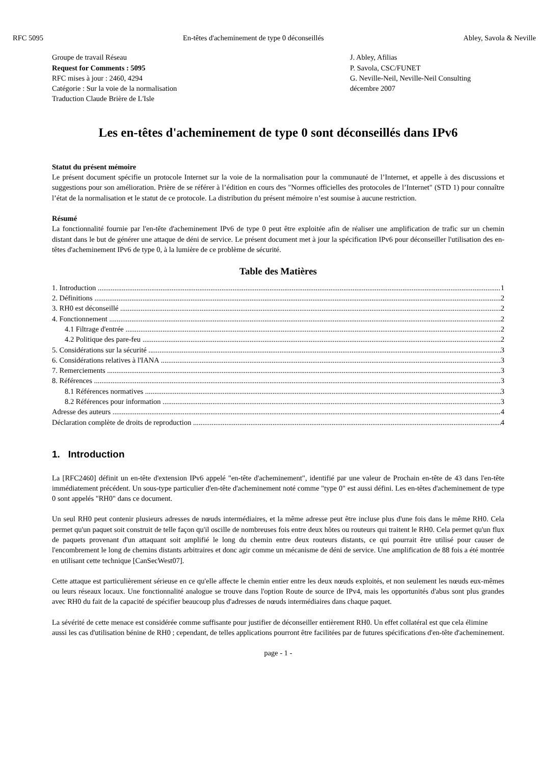RFC 5095 En-têtes d'acheminement de type 0 déconseillés Abley, Savola & Neville
Groupe de travail Réseau
Request for Comments : 5095
RFC mises à jour : 2460, 4294
Catégorie : Sur la voie de la normalisation
Traduction Claude Brière de L'Isle
J. Abley, Afilias
P. Savola, CSC/FUNET
G. Neville-Neil, Neville-Neil Consulting
décembre 2007
Les en-têtes d'acheminement de type 0 sont déconseillés dans IPv6
Statut du présent mémoire
Le présent document spécifie un protocole Internet sur la voie de la normalisation pour la communauté de l’Internet, et appelle à des discussions et suggestions pour son amélioration. Prière de se référer à l’édition en cours des "Normes officielles des protocoles de l’Internet" (STD 1) pour connaître l’état de la normalisation et le statut de ce protocole. La distribution du présent mémoire n’est soumise à aucune restriction.
Résumé
La fonctionnalité fournie par l'en-tête d'acheminement IPv6 de type 0 peut être exploitée afin de réaliser une amplification de trafic sur un chemin distant dans le but de générer une attaque de déni de service. Le présent document met à jour la spécification IPv6 pour déconseiller l'utilisation des en-têtes d'acheminement IPv6 de type 0, à la lumière de ce problème de sécurité.
Table des Matières
1. Introduction 1
2. Définitions 2
3. RH0 est déconseillé 2
4. Fonctionnement 2
4.1 Filtrage d'entrée 2
4.2 Politique des pare-feu 2
5. Considérations sur la sécurité 3
6. Considérations relatives à l'IANA 3
7. Remerciements 3
8. Références 3
8.1 Références normatives 3
8.2 Références pour information 3
Adresse des auteurs 4
Déclaration complète de droits de reproduction 4
1. Introduction
La [RFC2460] définit un en-tête d'extension IPv6 appelé "en-tête d'acheminement", identifié par une valeur de Prochain en-tête de 43 dans l'en-tête immédiatement précédent. Un sous-type particulier d'en-tête d'acheminement noté comme "type 0" est aussi défini. Les en-têtes d'acheminement de type 0 sont appelés "RH0" dans ce document.
Un seul RH0 peut contenir plusieurs adresses de nœuds intermédiaires, et la même adresse peut être incluse plus d'une fois dans le même RH0. Cela permet qu'un paquet soit construit de telle façon qu'il oscille de nombreuses fois entre deux hôtes ou routeurs qui traitent le RH0. Cela permet qu'un flux de paquets provenant d'un attaquant soit amplifié le long du chemin entre deux routeurs distants, ce qui pourrait être utilisé pour causer de l'encombrement le long de chemins distants arbitraires et donc agir comme un mécanisme de déni de service. Une amplification de 88 fois a été montrée en utilisant cette technique [CanSecWest07].
Cette attaque est particulièrement sérieuse en ce qu'elle affecte le chemin entier entre les deux nœuds exploités, et non seulement les nœuds eux-mêmes ou leurs réseaux locaux. Une fonctionnalité analogue se trouve dans l'option Route de source de IPv4, mais les opportunités d'abus sont plus grandes avec RH0 du fait de la capacité de spécifier beaucoup plus d'adresses de nœuds intermédiaires dans chaque paquet.
La sévérité de cette menace est considérée comme suffisante pour justifier de déconseiller entièrement RH0. Un effet collatéral est que cela élimine aussi les cas d'utilisation bénine de RH0 ; cependant, de telles applications pourront être facilitées par de futures spécifications d'en-tête d'acheminement.
page - 1 -